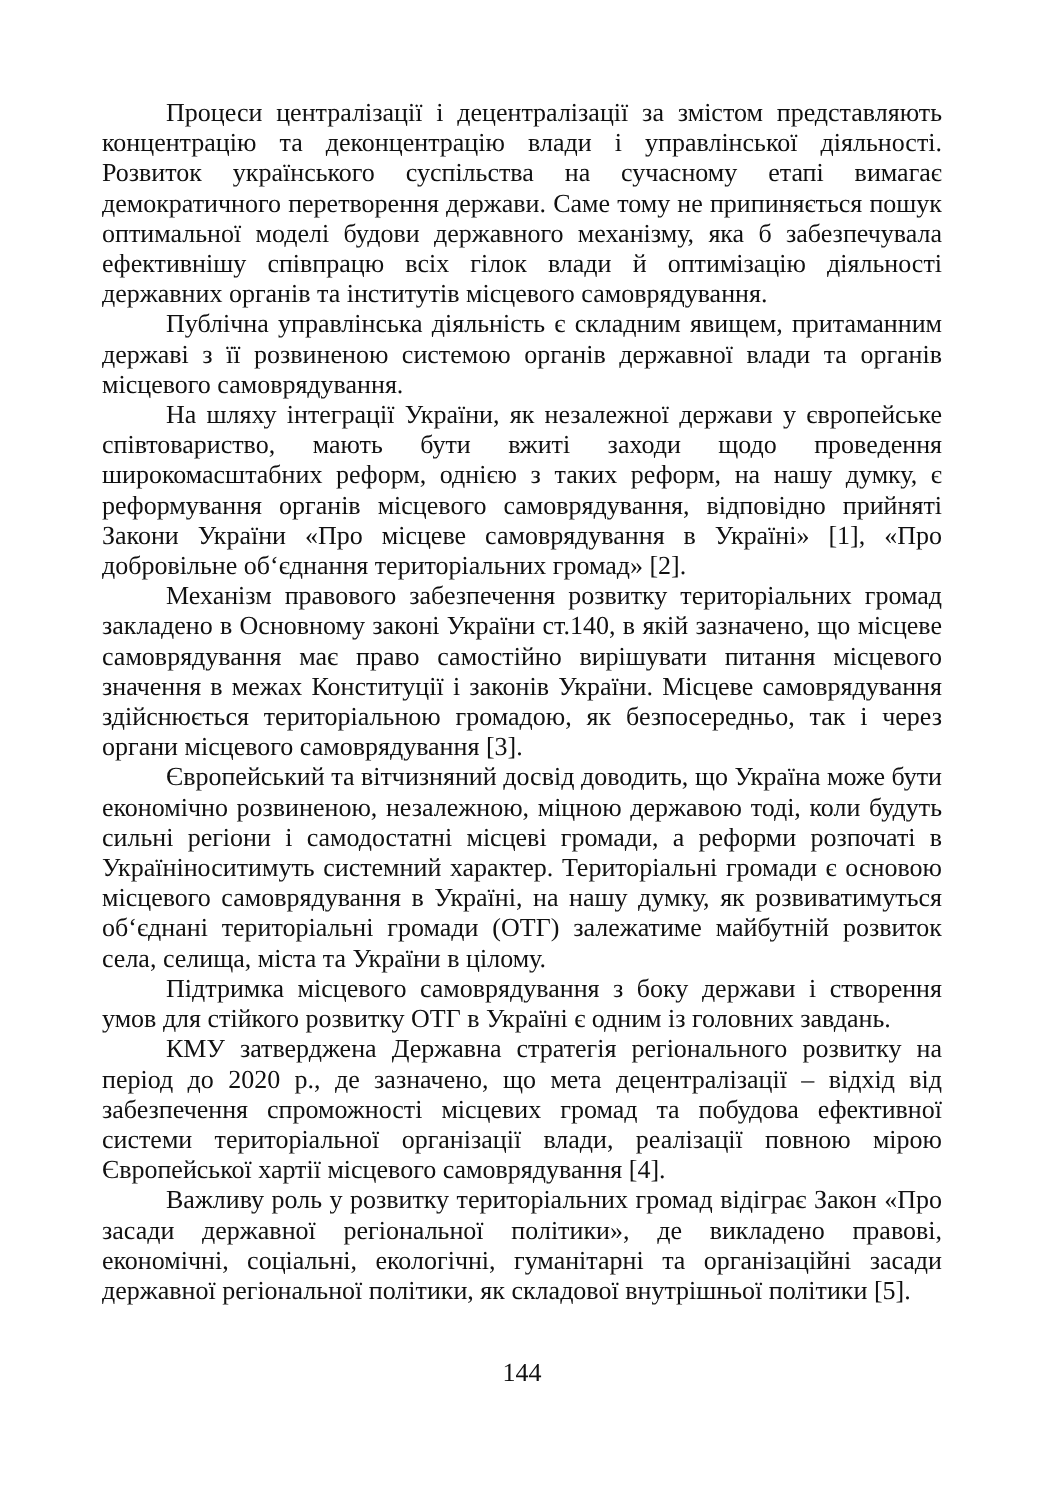Процеси централізації і децентралізації за змістом представляють концентрацію та деконцентрацію влади і управлінської діяльності. Розвиток українського суспільства на сучасному етапі вимагає демократичного перетворення держави. Саме тому не припиняється пошук оптимальної моделі будови державного механізму, яка б забезпечувала ефективнішу співпрацю всіх гілок влади й оптимізацію діяльності державних органів та інститутів місцевого самоврядування.
Публічна управлінська діяльність є складним явищем, притаманним державі з її розвиненою системою органів державної влади та органів місцевого самоврядування.
На шляху інтеграції України, як незалежної держави у європейське співтовариство, мають бути вжиті заходи щодо проведення широкомасштабних реформ, однією з таких реформ, на нашу думку, є реформування органів місцевого самоврядування, відповідно прийняті Закони України «Про місцеве самоврядування в Україні» [1], «Про добровільне об‘єднання територіальних громад» [2].
Механізм правового забезпечення розвитку територіальних громад закладено в Основному законі України ст.140, в якій зазначено, що місцеве самоврядування має право самостійно вирішувати питання місцевого значення в межах Конституції і законів України. Місцеве самоврядування здійснюється територіальною громадою, як безпосередньо, так і через органи місцевого самоврядування [3].
Європейський та вітчизняний досвід доводить, що Україна може бути економічно розвиненою, незалежною, міцною державою тоді, коли будуть сильні регіони і самодостатні місцеві громади, а реформи розпочаті в Україніноситимуть системний характер. Територіальні громади є основою місцевого самоврядування в Україні, на нашу думку, як розвиватимуться об‘єднані територіальні громади (ОТГ) залежатиме майбутній розвиток села, селища, міста та України в цілому.
Підтримка місцевого самоврядування з боку держави і створення умов для стійкого розвитку ОТГ в Україні є одним із головних завдань.
КМУ затверджена Державна стратегія регіонального розвитку на період до 2020 р., де зазначено, що мета децентралізації – відхід від забезпечення спроможності місцевих громад та побудова ефективної системи територіальної організації влади, реалізації повною мірою Європейської хартії місцевого самоврядування [4].
Важливу роль у розвитку територіальних громад відіграє Закон «Про засади державної регіональної політики», де викладено правові, економічні, соціальні, екологічні, гуманітарні та організаційні засади державної регіональної політики, як складової внутрішньої політики [5].
144